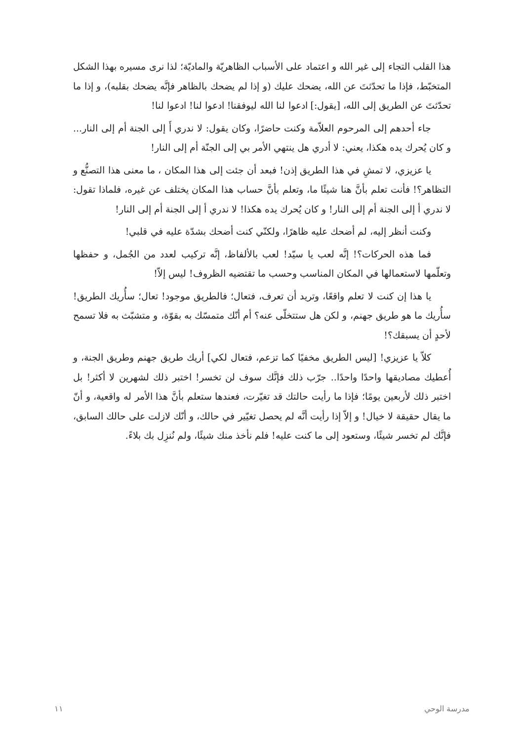هذا القلب التجاء إلى غير الله و اعتماد على الأسباب الظاهريّة والماديّة؛ لذا نرى مسيره بهذا الشكل المتخبّط، فإذا ما تحدّثتَ عن الله، يضحك عليك (و إذا لم يضحك بالظاهر فإنَّه يضحك بقلبه)، و إذا ما تحدّثتَ عن الطريق إلى الله، [يقول:] ادعوا لنا الله ليوفقنا! ادعوا لنا! ادعوا لنا!
جاء أحدهم إلى المرحوم العلاّمة وكنت حاضرًا، وكان يقول: لا ندري أَ إلى الجنة أم إلى النار... و كان يُحرك يده هكذا، يعني: لا أدري هل ينتهي الأمر بي إلى الجنّة أم إلى النار!
يا عزيزي، لا تمشِ في هذا الطريق إذن! فبعد أن جئت إلى هذا المكان ، ما معنى هذا التصنُّع و التظاهر؟! فأنت تعلم بأنَّ هنا شيئًا ما، وتعلم بأنَّ حساب هذا المكان يختلف عن غيره، فلماذا تقول: لا ندري أ إلى الجنة أم إلى النار! و كان يُحرك يده هكذا! لا ندري أ إلى الجنة أم إلى النار!
وكنت أنظر إليه، لم أضحك عليه ظاهرًا، ولكنّي كنت أضحك بشدّة عليه في قلبي!
فما هذه الحركات؟! إنَّه لعب يا سيّد! لعب بالألفاظ، إنَّه تركيب لعدد من الجُمل، و حفظها وتعلّمها لاستعمالها في المكان المناسب وحسب ما تقتضيه الظروف! ليس إلاّ!
يا هذا إن كنت لا تعلم واقعًا، وتريد أن تعرف، فتعال؛ فالطريق موجود! تعال؛ سأُريك الطريق! سأُريك ما هو طريق جهنم، و لكن هل ستتخلّى عنه؟ أم أنّك متمسّك به بقوّة، و متشبّث به فلا تسمح لأحدٍ أن يسبقك؟!
كلاّ يا عزيزي! [ليس الطريق مخفيًا كما تزعم، فتعال لكي] أريك طريق جهنم وطريق الجنة، و أُعطيك مصاديقها واحدًا واحدًا.. جرّب ذلك فإنَّك سوف لن تخسر! اختبر ذلك لشهرين لا أكثر! بل اختبر ذلك لأربعين يومًا؛ فإذا ما رأيت حالتك قد تغيّرت، فعندها ستعلم بأنَّ هذا الأمر له واقعية، و أنّ ما يقال حقيقة لا خيال! و إلاّ إذا رأيت أنَّه لم يحصل تغيّير في حالك، و أنّك لازلت على حالك السابق، فإنَّك لم تخسر شيئًا، وستعود إلى ما كنت عليه! فلم نأخذ منك شيئًا، ولم نُنزِل بك بلاءً.
١١ مدرسة الوحي